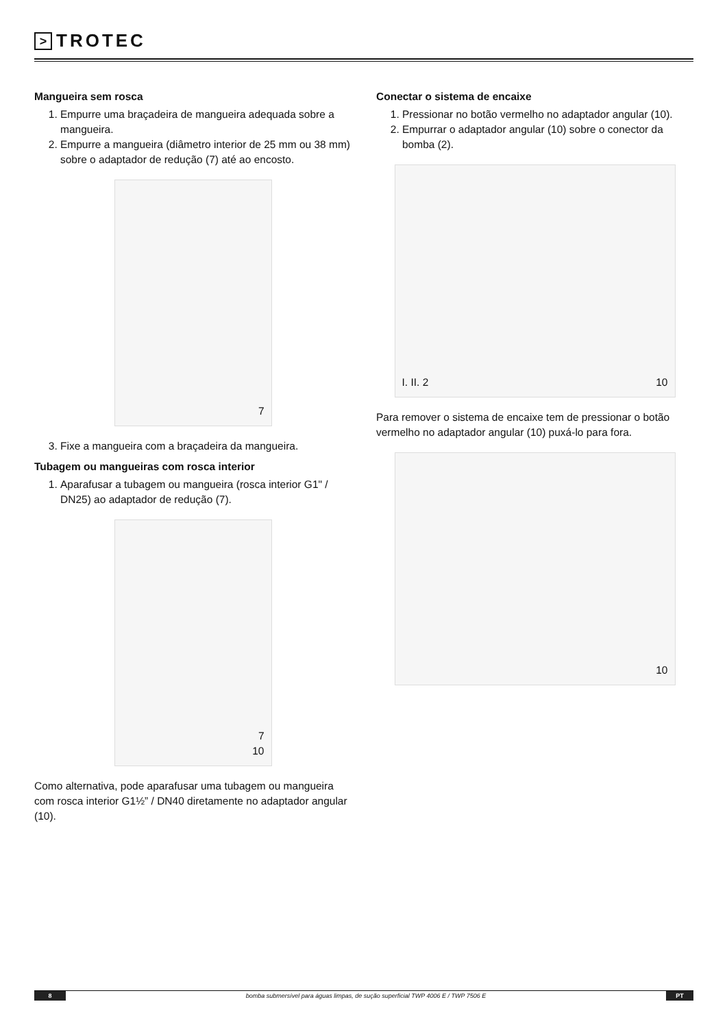> TROTEC
Mangueira sem rosca
1. Empurre uma braçadeira de mangueira adequada sobre a mangueira.
2. Empurre a mangueira (diâmetro interior de 25 mm ou 38 mm) sobre o adaptador de redução (7) até ao encosto.
7
3. Fixe a mangueira com a braçadeira da mangueira.
Tubagem ou mangueiras com rosca interior
1. Aparafusar a tubagem ou mangueira (rosca interior G1" / DN25) ao adaptador de redução (7).
7
10
Como alternativa, pode aparafusar uma tubagem ou mangueira com rosca interior G1½” / DN40 diretamente no adaptador angular (10).
Conectar o sistema de encaixe
1. Pressionar no botão vermelho no adaptador angular (10).
2. Empurrar o adaptador angular (10) sobre o conector da bomba (2).
I. II. 2 10
Para remover o sistema de encaixe tem de pressionar o botão vermelho no adaptador angular (10) puxá-lo para fora.
10
8
bomba submersível para águas limpas, de sução superficial TWP 4006 E / TWP 7506 E
PT